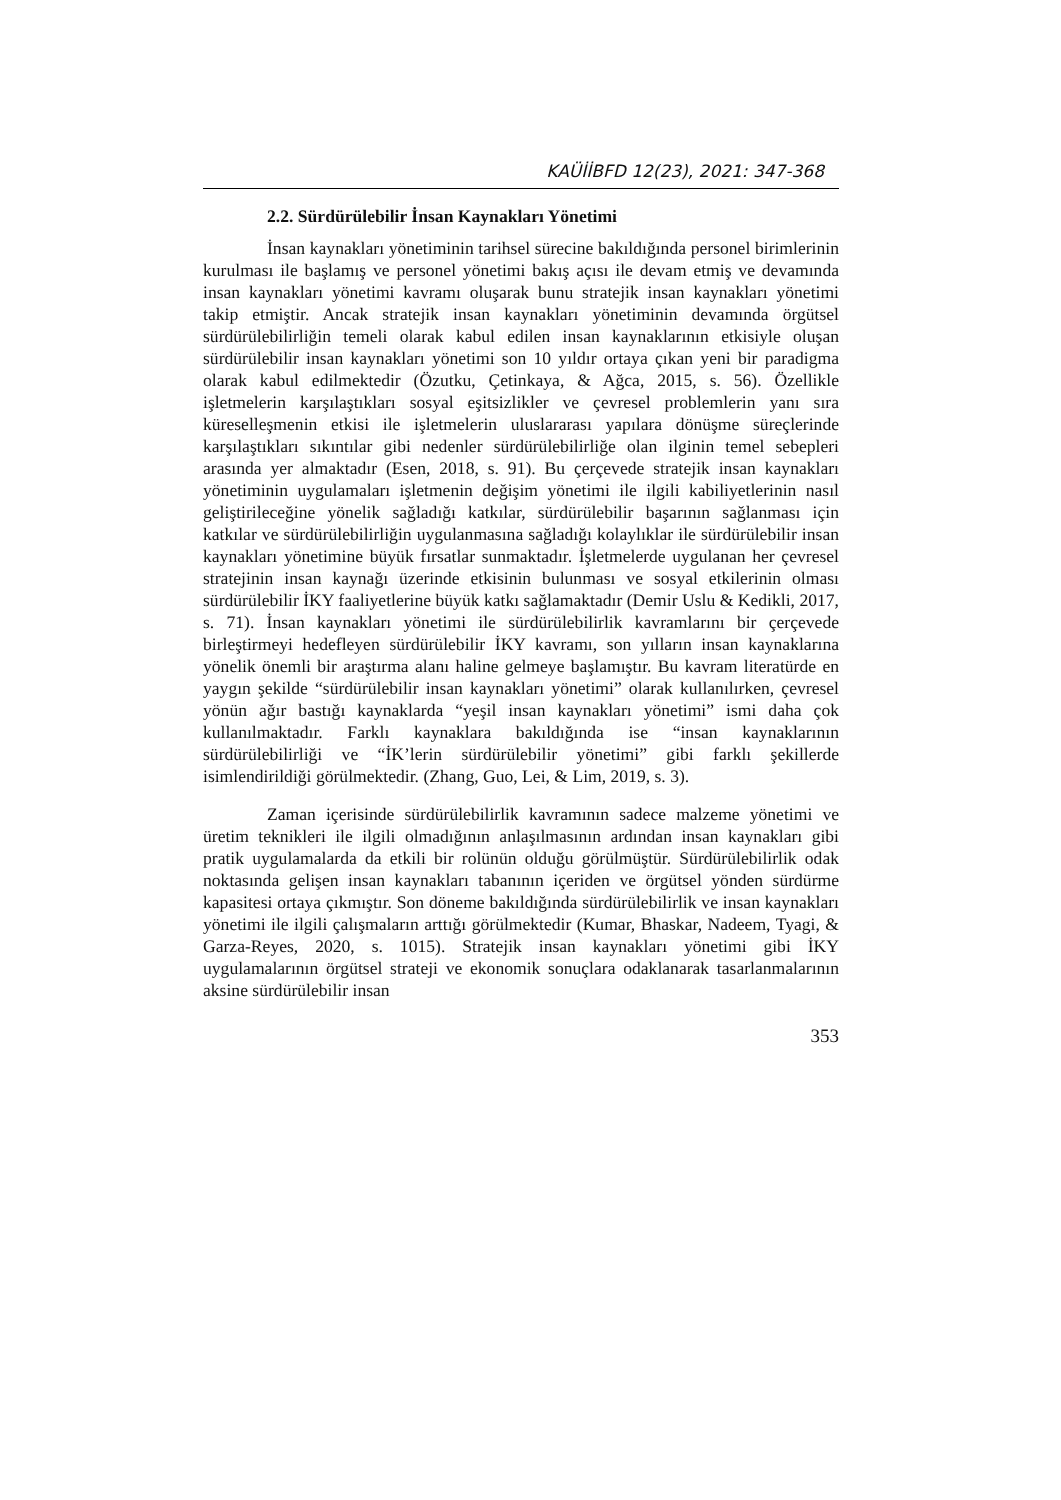KAÜİİBFD 12(23), 2021: 347-368
2.2. Sürdürülebilir İnsan Kaynakları Yönetimi
İnsan kaynakları yönetiminin tarihsel sürecine bakıldığında personel birimlerinin kurulması ile başlamış ve personel yönetimi bakış açısı ile devam etmiş ve devamında insan kaynakları yönetimi kavramı oluşarak bunu stratejik insan kaynakları yönetimi takip etmiştir. Ancak stratejik insan kaynakları yönetiminin devamında örgütsel sürdürülebilirliğin temeli olarak kabul edilen insan kaynaklarının etkisiyle oluşan sürdürülebilir insan kaynakları yönetimi son 10 yıldır ortaya çıkan yeni bir paradigma olarak kabul edilmektedir (Özutku, Çetinkaya, & Ağca, 2015, s. 56). Özellikle işletmelerin karşılaştıkları sosyal eşitsizlikler ve çevresel problemlerin yanı sıra küreselleşmenin etkisi ile işletmelerin uluslararası yapılara dönüşme süreçlerinde karşılaştıkları sıkıntılar gibi nedenler sürdürülebilirliğe olan ilginin temel sebepleri arasında yer almaktadır (Esen, 2018, s. 91). Bu çerçevede stratejik insan kaynakları yönetiminin uygulamaları işletmenin değişim yönetimi ile ilgili kabiliyetlerinin nasıl geliştirileceğine yönelik sağladığı katkılar, sürdürülebilir başarının sağlanması için katkılar ve sürdürülebilirliğin uygulanmasına sağladığı kolaylıklar ile sürdürülebilir insan kaynakları yönetimine büyük fırsatlar sunmaktadır. İşletmelerde uygulanan her çevresel stratejinin insan kaynağı üzerinde etkisinin bulunması ve sosyal etkilerinin olması sürdürülebilir İKY faaliyetlerine büyük katkı sağlamaktadır (Demir Uslu & Kedikli, 2017, s. 71). İnsan kaynakları yönetimi ile sürdürülebilirlik kavramlarını bir çerçevede birleştirmeyi hedefleyen sürdürülebilir İKY kavramı, son yılların insan kaynaklarına yönelik önemli bir araştırma alanı haline gelmeye başlamıştır. Bu kavram literatürde en yaygın şekilde “sürdürülebilir insan kaynakları yönetimi” olarak kullanılırken, çevresel yönün ağır bastığı kaynaklarda “yeşil insan kaynakları yönetimi” ismi daha çok kullanılmaktadır. Farklı kaynaklara bakıldığında ise “insan kaynaklarının sürdürülebilirliği ve “İK’lerin sürdürülebilir yönetimi” gibi farklı şekillerde isimlendirildiği görülmektedir. (Zhang, Guo, Lei, & Lim, 2019, s. 3).
Zaman içerisinde sürdürülebilirlik kavramının sadece malzeme yönetimi ve üretim teknikleri ile ilgili olmadığının anlaşılmasının ardından insan kaynakları gibi pratik uygulamalarda da etkili bir rolünün olduğu görülmüştür. Sürdürülebilirlik odak noktasında gelişen insan kaynakları tabanının içeriden ve örgütsel yönden sürdürme kapasitesi ortaya çıkmıştır. Son döneme bakıldığında sürdürülebilirlik ve insan kaynakları yönetimi ile ilgili çalışmaların arttığı görülmektedir (Kumar, Bhaskar, Nadeem, Tyagi, & Garza-Reyes, 2020, s. 1015). Stratejik insan kaynakları yönetimi gibi İKY uygulamalarının örgütsel strateji ve ekonomik sonuçlara odaklanarak tasarlanmalarının aksine sürdürülebilir insan
353